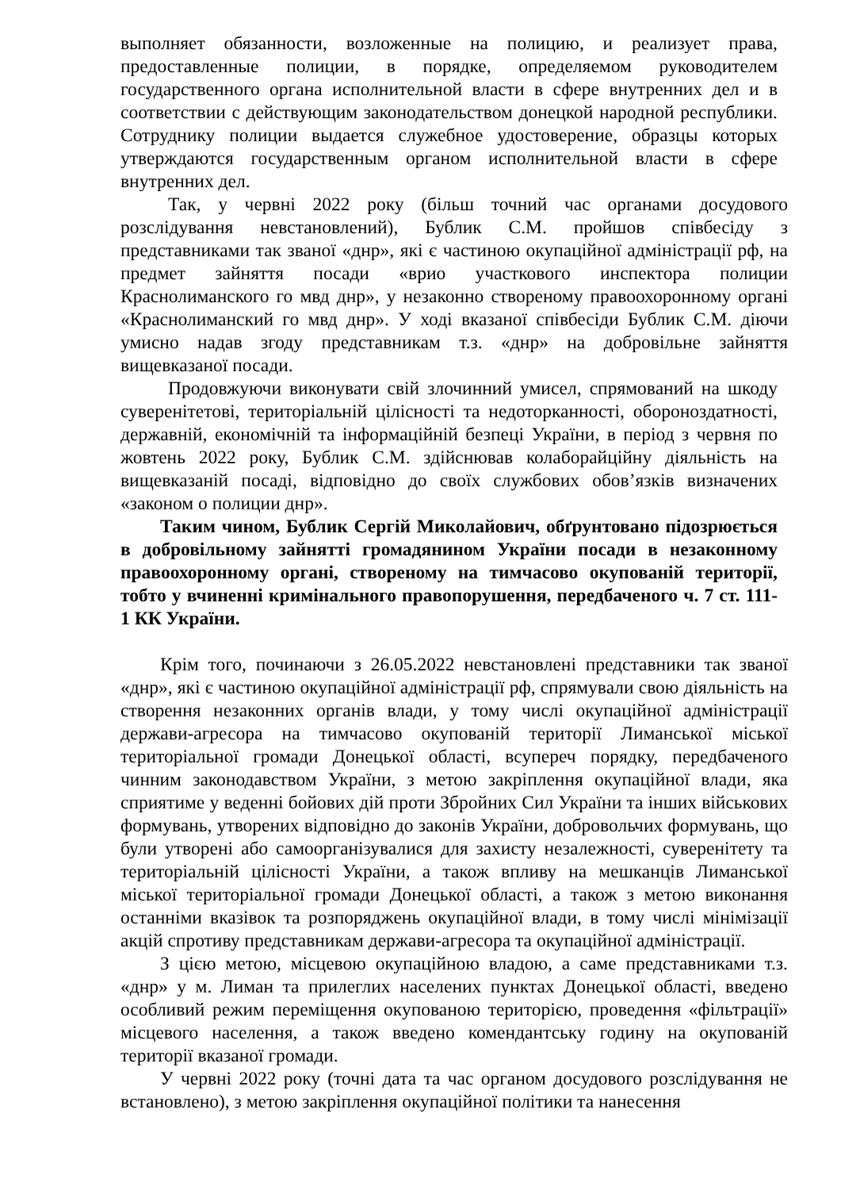выполняет обязанности, возложенные на полицию, и реализует права, предоставленные полиции, в порядке, определяемом руководителем государственного органа исполнительной власти в сфере внутренних дел и в соответствии с действующим законодательством донецкой народной республики. Сотруднику полиции выдается служебное удостоверение, образцы которых утверждаются государственным органом исполнительной власти в сфере внутренних дел.
Так, у червні 2022 року (більш точний час органами досудового розслідування невстановлений), Бублик С.М. пройшов співбесіду з представниками так званої «днр», які є частиною окупаційної адміністрації рф, на предмет зайняття посади «врио участкового инспектора полиции Краснолиманского го мвд днр», у незаконно створеному правоохоронному органі «Краснолиманский го мвд днр». У ході вказаної співбесіди Бублик С.М. діючи умисно надав згоду представникам т.з. «днр» на добровільне зайняття вищевказаної посади.
Продовжуючи виконувати свій злочинний умисел, спрямований на шкоду суверенітетові, територіальній цілісності та недоторканності, обороноздатності, державній, економічній та інформаційній безпеці України, в період з червня по жовтень 2022 року, Бублик С.М. здійснював колаборайційну діяльність на вищевказаній посаді, відповідно до своїх службових обов’язків визначених «законом о полиции днр».
Таким чином, Бублик Сергій Миколайович, обґрунтовано підозрюється в добровільному зайнятті громадянином України посади в незаконному правоохоронному органі, створеному на тимчасово окупованій території, тобто у вчиненні кримінального правопорушення, передбаченого ч. 7 ст. 111-1 КК України.
Крім того, починаючи з 26.05.2022 невстановлені представники так званої «днр», які є частиною окупаційної адміністрації рф, спрямували свою діяльність на створення незаконних органів влади, у тому числі окупаційної адміністрації держави-агресора на тимчасово окупованій території Лиманської міської територіальної громади Донецької області, всупереч порядку, передбаченого чинним законодавством України, з метою закріплення окупаційної влади, яка сприятиме у веденні бойових дій проти Збройних Сил України та інших військових формувань, утворених відповідно до законів України, добровольчих формувань, що були утворені або самоорганізувалися для захисту незалежності, суверенітету та територіальній цілісності України, а також впливу на мешканців Лиманської міської територіальної громади Донецької області, а також з метою виконання останніми вказівок та розпоряджень окупаційної влади, в тому числі мінімізації акцій спротиву представникам держави-агресора та окупаційної адміністрації.
З цією метою, місцевою окупаційною владою, а саме представниками т.з. «днр» у м. Лиман та прилеглих населених пунктах Донецької області, введено особливий режим переміщення окупованою територією, проведення «фільтрації» місцевого населення, а також введено комендантську годину на окупованій території вказаної громади.
У червні 2022 року (точні дата та час органом досудового розслідування не встановлено), з метою закріплення окупаційної політики та нанесення